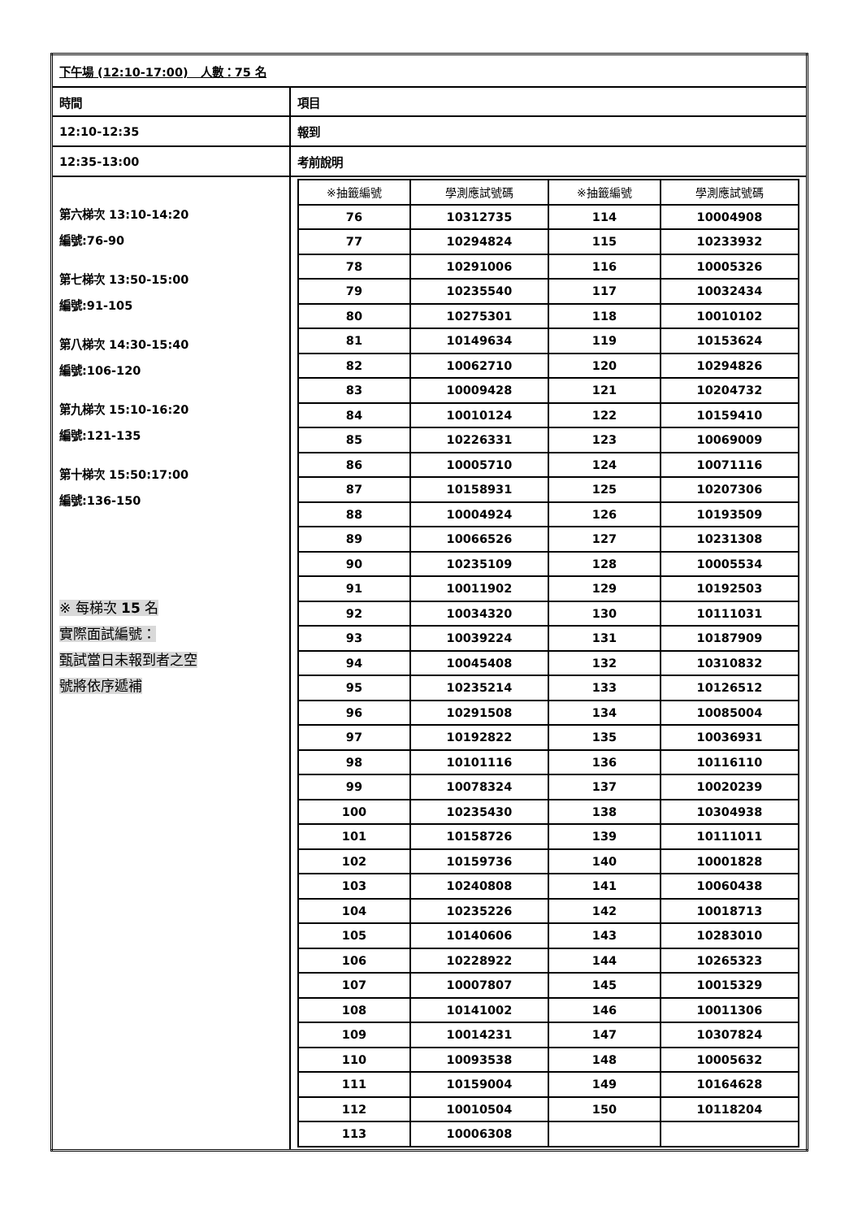| 下午場 (12:10-17:00) 人數：75 名 | |
| 時間 | 項目 |
| 12:10-12:35 | 報到 |
| 12:35-13:00 | 考前說明 |
| 第六梯次 13:10-14:20 編號:76-90 第七梯次 13:50-15:00 編號:91-105 第八梯次 14:30-15:40 編號:106-120 第九梯次 15:10-16:20 編號:121-135 第十梯次 15:50:17:00 編號:136-150 ※ 每梯次 15 名 實際面試編號： 甄試當日未報到者之空 號將依序遞補 | / ※抽籤編號 / 學測應試號碼 / ※抽籤編號 / 學測應試號碼 / / --- / --- / --- / --- / / 76 / 10312735 / 114 / 10004908 / / 77 / 10294824 / 115 / 10233932 / / 78 / 10291006 / 116 / 10005326 / / 79 / 10235540 / 117 / 10032434 / / 80 / 10275301 / 118 / 10010102 / / 81 / 10149634 / 119 / 10153624 / / 82 / 10062710 / 120 / 10294826 / / 83 / 10009428 / 121 / 10204732 / / 84 / 10010124 / 122 / 10159410 / / 85 / 10226331 / 123 / 10069009 / / 86 / 10005710 / 124 / 10071116 / / 87 / 10158931 / 125 / 10207306 / / 88 / 10004924 / 126 / 10193509 / / 89 / 10066526 / 127 / 10231308 / / 90 / 10235109 / 128 / 10005534 / / 91 / 10011902 / 129 / 10192503 / / 92 / 10034320 / 130 / 10111031 / / 93 / 10039224 / 131 / 10187909 / / 94 / 10045408 / 132 / 10310832 / / 95 / 10235214 / 133 / 10126512 / / 96 / 10291508 / 134 / 10085004 / / 97 / 10192822 / 135 / 10036931 / / 98 / 10101116 / 136 / 10116110 / / 99 / 10078324 / 137 / 10020239 / / 100 / 10235430 / 138 / 10304938 / / 101 / 10158726 / 139 / 10111011 / / 102 / 10159736 / 140 / 10001828 / / 103 / 10240808 / 141 / 10060438 / / 104 / 10235226 / 142 / 10018713 / / 105 / 10140606 / 143 / 10283010 / / 106 / 10228922 / 144 / 10265323 / / 107 / 10007807 / 145 / 10015329 / / 108 / 10141002 / 146 / 10011306 / / 109 / 10014231 / 147 / 10307824 / / 110 / 10093538 / 148 / 10005632 / / 111 / 10159004 / 149 / 10164628 / / 112 / 10010504 / 150 / 10118204 / / 113 / 10006308 / / / |